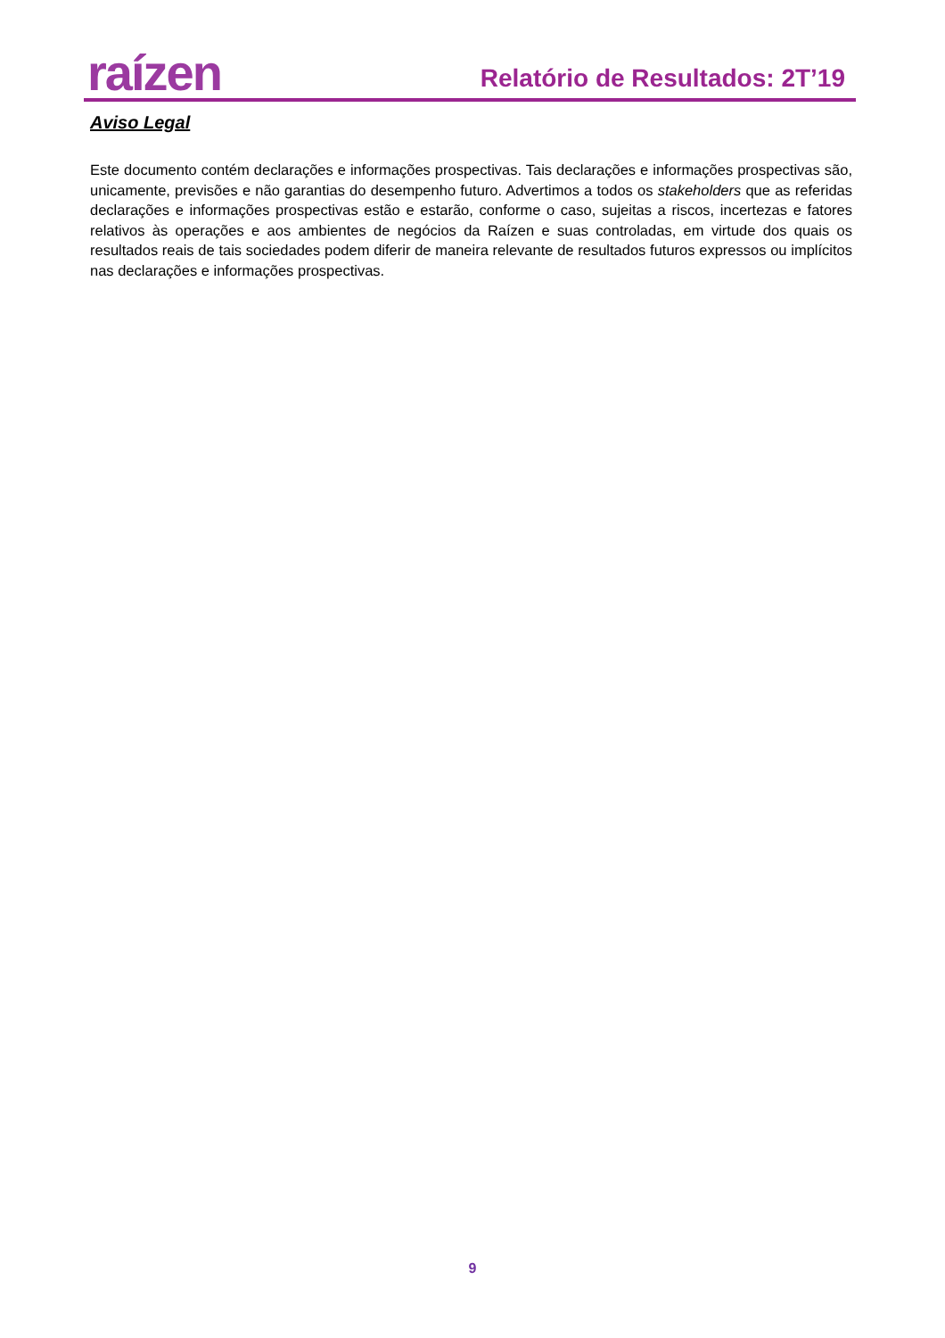raízen
Relatório de Resultados: 2T’19
Aviso Legal
Este documento contém declarações e informações prospectivas. Tais declarações e informações prospectivas são, unicamente, previsões e não garantias do desempenho futuro. Advertimos a todos os stakeholders que as referidas declarações e informações prospectivas estão e estarão, conforme o caso, sujeitas a riscos, incertezas e fatores relativos às operações e aos ambientes de negócios da Raízen e suas controladas, em virtude dos quais os resultados reais de tais sociedades podem diferir de maneira relevante de resultados futuros expressos ou implícitos nas declarações e informações prospectivas.
9